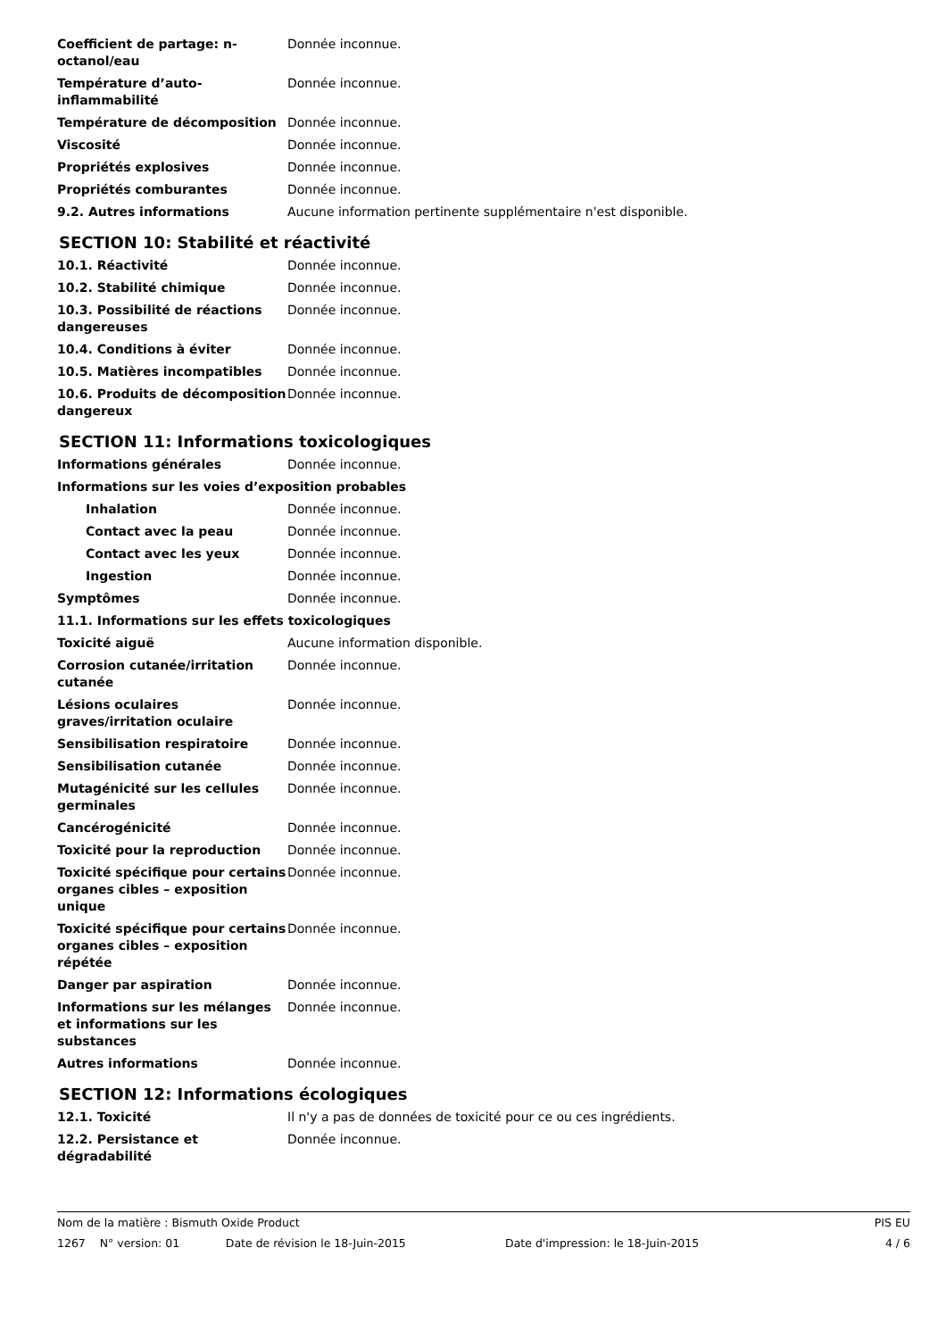| Coefficient de partage: n-octanol/eau | Donnée inconnue. |
| Température d’auto-inflammabilité | Donnée inconnue. |
| Température de décomposition | Donnée inconnue. |
| Viscosité | Donnée inconnue. |
| Propriétés explosives | Donnée inconnue. |
| Propriétés comburantes | Donnée inconnue. |
| 9.2. Autres informations | Aucune information pertinente supplémentaire n'est disponible. |
SECTION 10: Stabilité et réactivité
| 10.1. Réactivité | Donnée inconnue. |
| 10.2. Stabilité chimique | Donnée inconnue. |
| 10.3. Possibilité de réactions dangereuses | Donnée inconnue. |
| 10.4. Conditions à éviter | Donnée inconnue. |
| 10.5. Matières incompatibles | Donnée inconnue. |
| 10.6. Produits de décomposition dangereux | Donnée inconnue. |
SECTION 11: Informations toxicologiques
| Informations générales | Donnée inconnue. |
| Informations sur les voies d’exposition probables | |
| Inhalation | Donnée inconnue. |
| Contact avec la peau | Donnée inconnue. |
| Contact avec les yeux | Donnée inconnue. |
| Ingestion | Donnée inconnue. |
| Symptômes | Donnée inconnue. |
| 11.1. Informations sur les effets toxicologiques | |
| Toxicité aiguë | Aucune information disponible. |
| Corrosion cutanée/irritation cutanée | Donnée inconnue. |
| Lésions oculaires graves/irritation oculaire | Donnée inconnue. |
| Sensibilisation respiratoire | Donnée inconnue. |
| Sensibilisation cutanée | Donnée inconnue. |
| Mutagénicité sur les cellules germinales | Donnée inconnue. |
| Cancérogénicité | Donnée inconnue. |
| Toxicité pour la reproduction | Donnée inconnue. |
| Toxicité spécifique pour certains organes cibles – exposition unique | Donnée inconnue. |
| Toxicité spécifique pour certains organes cibles – exposition répétée | Donnée inconnue. |
| Danger par aspiration | Donnée inconnue. |
| Informations sur les mélanges et informations sur les substances | Donnée inconnue. |
| Autres informations | Donnée inconnue. |
SECTION 12: Informations écologiques
| 12.1. Toxicité | Il n'y a pas de données de toxicité pour ce ou ces ingrédients. |
| 12.2. Persistance et dégradabilité | Donnée inconnue. |
Nom de la matière : Bismuth Oxide Product PIS EU
1267 N° version: 01 Date de révision le 18-Juin-2015 Date d'impression: le 18-Juin-2015 4 / 6